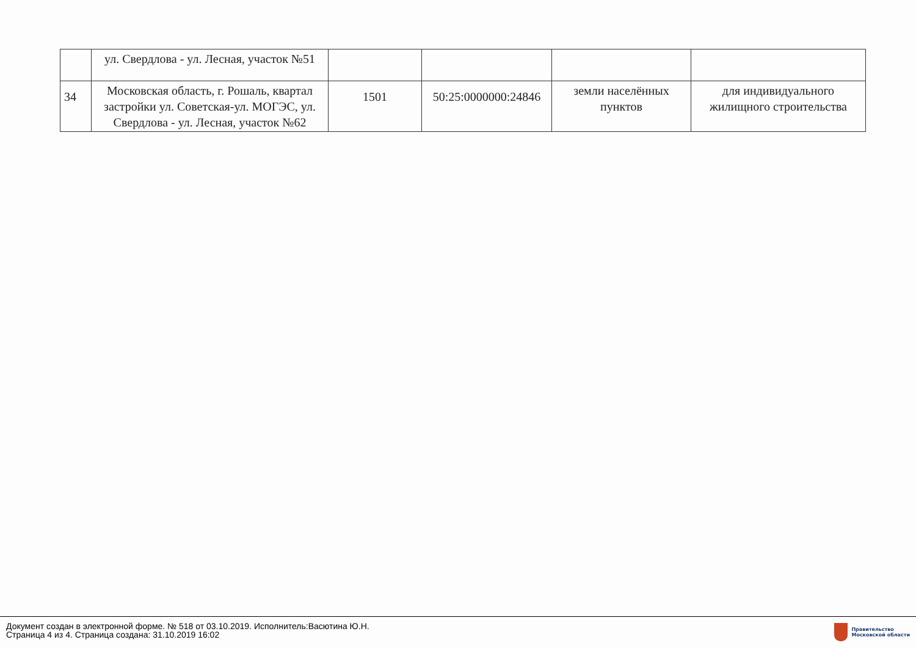| | ул. Свердлова - ул. Лесная, участок №51 | | | | |
| 34 | Московская область, г. Рошаль, квартал застройки ул. Советская-ул. МОГЭС, ул. Свердлова - ул. Лесная, участок №62 | 1501 | 50:25:0000000:24846 | земли населённых пунктов | для индивидуального жилищного строительства |
Документ создан в электронной форме. № 518 от 03.10.2019. Исполнитель:Васютина Ю.Н.
Страница 4 из 4. Страница создана: 31.10.2019 16:02
Правительство
Московской области